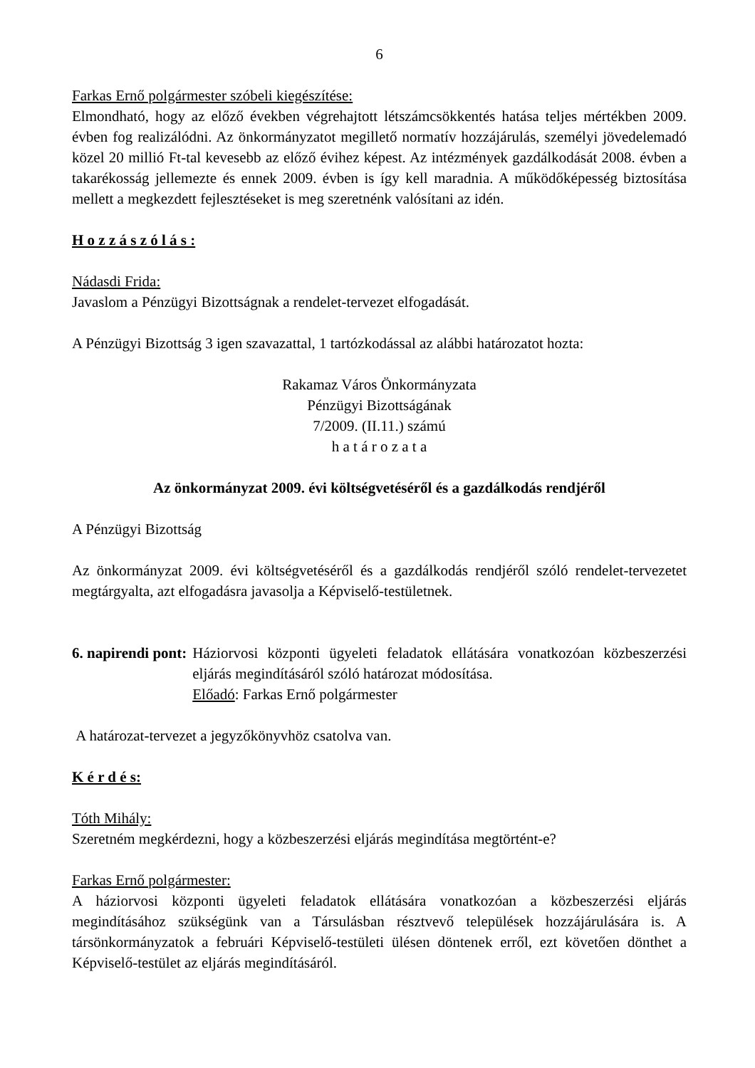6
Farkas Ernő polgármester szóbeli kiegészítése:
Elmondható, hogy az előző években végrehajtott létszámcsökkentés hatása teljes mértékben 2009. évben fog realizálódni. Az önkormányzatot megillető normatív hozzájárulás, személyi jövedelemadó közel 20 millió Ft-tal kevesebb az előző évihez képest. Az intézmények gazdálkodását 2008. évben a takarékosság jellemezte és ennek 2009. évben is így kell maradnia. A működőképesség biztosítása mellett a megkezdett fejlesztéseket is meg szeretnénk valósítani az idén.
H o z z á s z ó l á s :
Nádasdi Frida:
Javaslom a Pénzügyi Bizottságnak a rendelet-tervezet elfogadását.
A Pénzügyi Bizottság 3 igen szavazattal, 1 tartózkodással az alábbi határozatot hozta:
Rakamaz Város Önkormányzata
Pénzügyi Bizottságának
7/2009. (II.11.) számú
h a t á r o z a t a
Az önkormányzat 2009. évi költségvetéséről és a gazdálkodás rendjéről
A Pénzügyi Bizottság
Az önkormányzat 2009. évi költségvetéséről és a gazdálkodás rendjéről szóló rendelet-tervezetet megtárgyalta, azt elfogadásra javasolja a Képviselő-testületnek.
6. napirendi pont: Háziorvosi központi ügyeleti feladatok ellátására vonatkozóan közbeszerzési eljárás megindításáról szóló határozat módosítása.
Előadó: Farkas Ernő polgármester
A határozat-tervezet a jegyzőkönyvhöz csatolva van.
K é r d é s:
Tóth Mihály:
Szeretném megkérdezni, hogy a közbeszerzési eljárás megindítása megtörtént-e?
Farkas Ernő polgármester:
A háziorvosi központi ügyeleti feladatok ellátására vonatkozóan a közbeszerzési eljárás megindításához szükségünk van a Társulásban résztvevő települések hozzájárulására is. A társönkormányzatok a februári Képviselő-testületi ülésen döntenek erről, ezt követően dönthet a Képviselő-testület az eljárás megindításáról.